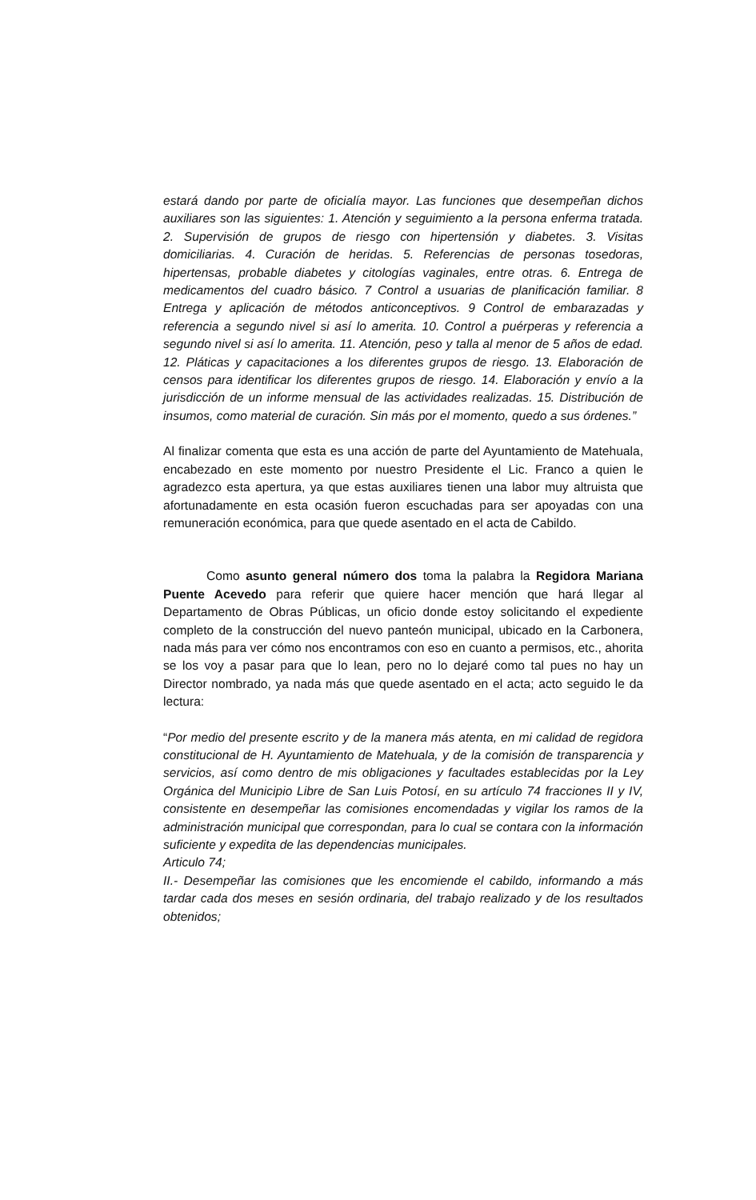estará dando por parte de oficialía mayor. Las funciones que desempeñan dichos auxiliares son las siguientes: 1. Atención y seguimiento a la persona enferma tratada. 2. Supervisión de grupos de riesgo con hipertensión y diabetes. 3. Visitas domiciliarias. 4. Curación de heridas. 5. Referencias de personas tosedoras, hipertensas, probable diabetes y citologías vaginales, entre otras. 6. Entrega de medicamentos del cuadro básico. 7 Control a usuarias de planificación familiar. 8 Entrega y aplicación de métodos anticonceptivos. 9 Control de embarazadas y referencia a segundo nivel si así lo amerita. 10. Control a puérperas y referencia a segundo nivel si así lo amerita. 11. Atención, peso y talla al menor de 5 años de edad. 12. Pláticas y capacitaciones a los diferentes grupos de riesgo. 13. Elaboración de censos para identificar los diferentes grupos de riesgo. 14. Elaboración y envío a la jurisdicción de un informe mensual de las actividades realizadas. 15. Distribución de insumos, como material de curación. Sin más por el momento, quedo a sus órdenes.”
Al finalizar comenta que esta es una acción de parte del Ayuntamiento de Matehuala, encabezado en este momento por nuestro Presidente el Lic. Franco a quien le agradezco esta apertura, ya que estas auxiliares tienen una labor muy altruista que afortunadamente en esta ocasión fueron escuchadas para ser apoyadas con una remuneración económica, para que quede asentado en el acta de Cabildo.
Como asunto general número dos toma la palabra la Regidora Mariana Puente Acevedo para referir que quiere hacer mención que hará llegar al Departamento de Obras Públicas, un oficio donde estoy solicitando el expediente completo de la construcción del nuevo panteón municipal, ubicado en la Carbonera, nada más para ver cómo nos encontramos con eso en cuanto a permisos, etc., ahorita se los voy a pasar para que lo lean, pero no lo dejaré como tal pues no hay un Director nombrado, ya nada más que quede asentado en el acta; acto seguido le da lectura:
“Por medio del presente escrito y de la manera más atenta, en mi calidad de regidora constitucional de H. Ayuntamiento de Matehuala, y de la comisión de transparencia y servicios, así como dentro de mis obligaciones y facultades establecidas por la Ley Orgánica del Municipio Libre de San Luis Potosí, en su artículo 74 fracciones II y IV, consistente en desempeñar las comisiones encomendadas y vigilar los ramos de la administración municipal que correspondan, para lo cual se contara con la información suficiente y expedita de las dependencias municipales.
Articulo 74;
II.- Desempeñar las comisiones que les encomiende el cabildo, informando a más tardar cada dos meses en sesión ordinaria, del trabajo realizado y de los resultados obtenidos;